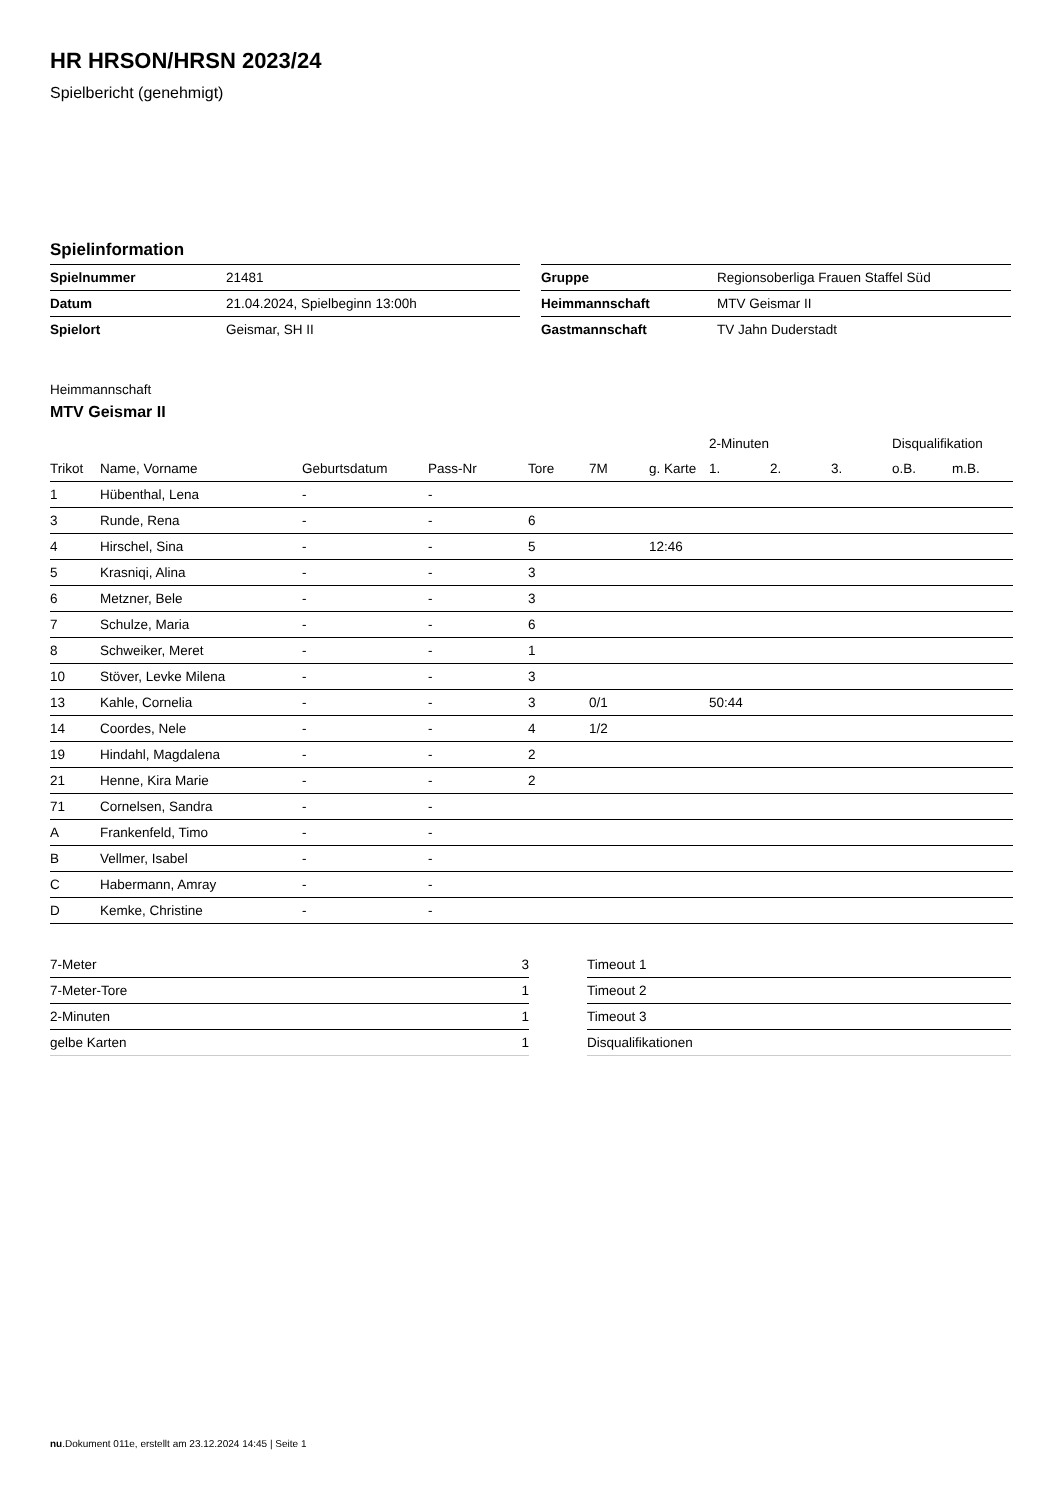HR HRSON/HRSN 2023/24
Spielbericht (genehmigt)
Spielinformation
| Spielnummer | 21481 |
| Datum | 21.04.2024, Spielbeginn 13:00h |
| Spielort | Geismar, SH II |
| Gruppe | Regionsoberliga Frauen Staffel Süd |
| Heimmannschaft | MTV Geismar II |
| Gastmannschaft | TV Jahn Duderstadt |
Heimmannschaft
MTV Geismar II
| | | | | | | | 2-Minuten | | | Disqualifikation | |
| --- | --- | --- | --- | --- | --- | --- | --- | --- | --- | --- | --- |
| Trikot | Name, Vorname | Geburtsdatum | Pass-Nr | Tore | 7M | g. Karte | 1. | 2. | 3. | o.B. | m.B. |
| 1 | Hübenthal, Lena | - | - | | | | | | | | |
| 3 | Runde, Rena | - | - | 6 | | | | | | | |
| 4 | Hirschel, Sina | - | - | 5 | | 12:46 | | | | | |
| 5 | Krasniqi, Alina | - | - | 3 | | | | | | | |
| 6 | Metzner, Bele | - | - | 3 | | | | | | | |
| 7 | Schulze, Maria | - | - | 6 | | | | | | | |
| 8 | Schweiker, Meret | - | - | 1 | | | | | | | |
| 10 | Stöver, Levke Milena | - | - | 3 | | | | | | | |
| 13 | Kahle, Cornelia | - | - | 3 | 0/1 | | 50:44 | | | | |
| 14 | Coordes, Nele | - | - | 4 | 1/2 | | | | | | |
| 19 | Hindahl, Magdalena | - | - | 2 | | | | | | | |
| 21 | Henne, Kira Marie | - | - | 2 | | | | | | | |
| 71 | Cornelsen, Sandra | - | - | | | | | | | | |
| A | Frankenfeld, Timo | - | - | | | | | | | | |
| B | Vellmer, Isabel | - | - | | | | | | | | |
| C | Habermann, Amray | - | - | | | | | | | | |
| D | Kemke, Christine | - | - | | | | | | | | |
| 7-Meter | 3 |
| 7-Meter-Tore | 1 |
| 2-Minuten | 1 |
| gelbe Karten | 1 |
| Timeout 1 |
| Timeout 2 |
| Timeout 3 |
| Disqualifikationen |
nu.Dokument 011e, erstellt am 23.12.2024 14:45 | Seite 1